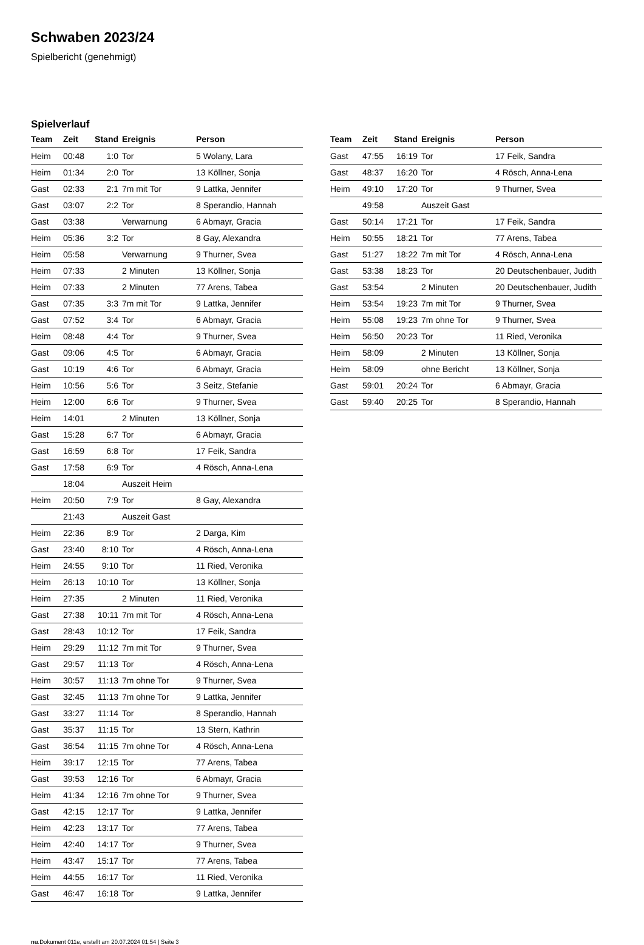Schwaben 2023/24
Spielbericht (genehmigt)
Spielverlauf
| Team | Zeit | Stand | Ereignis | Person |
| --- | --- | --- | --- | --- |
| Heim | 00:48 | 1:0 | Tor | 5 Wolany, Lara |
| Heim | 01:34 | 2:0 | Tor | 13 Köllner, Sonja |
| Gast | 02:33 | 2:1 | 7m mit Tor | 9 Lattka, Jennifer |
| Gast | 03:07 | 2:2 | Tor | 8 Sperandio, Hannah |
| Gast | 03:38 | | Verwarnung | 6 Abmayr, Gracia |
| Heim | 05:36 | 3:2 | Tor | 8 Gay, Alexandra |
| Heim | 05:58 | | Verwarnung | 9 Thurner, Svea |
| Heim | 07:33 | | 2 Minuten | 13 Köllner, Sonja |
| Heim | 07:33 | | 2 Minuten | 77 Arens, Tabea |
| Gast | 07:35 | 3:3 | 7m mit Tor | 9 Lattka, Jennifer |
| Gast | 07:52 | 3:4 | Tor | 6 Abmayr, Gracia |
| Heim | 08:48 | 4:4 | Tor | 9 Thurner, Svea |
| Gast | 09:06 | 4:5 | Tor | 6 Abmayr, Gracia |
| Gast | 10:19 | 4:6 | Tor | 6 Abmayr, Gracia |
| Heim | 10:56 | 5:6 | Tor | 3 Seitz, Stefanie |
| Heim | 12:00 | 6:6 | Tor | 9 Thurner, Svea |
| Heim | 14:01 | | 2 Minuten | 13 Köllner, Sonja |
| Gast | 15:28 | 6:7 | Tor | 6 Abmayr, Gracia |
| Gast | 16:59 | 6:8 | Tor | 17 Feik, Sandra |
| Gast | 17:58 | 6:9 | Tor | 4 Rösch, Anna-Lena |
| | 18:04 | | Auszeit Heim | |
| Heim | 20:50 | 7:9 | Tor | 8 Gay, Alexandra |
| | 21:43 | | Auszeit Gast | |
| Heim | 22:36 | 8:9 | Tor | 2 Darga, Kim |
| Gast | 23:40 | 8:10 | Tor | 4 Rösch, Anna-Lena |
| Heim | 24:55 | 9:10 | Tor | 11 Ried, Veronika |
| Heim | 26:13 | 10:10 | Tor | 13 Köllner, Sonja |
| Heim | 27:35 | | 2 Minuten | 11 Ried, Veronika |
| Gast | 27:38 | 10:11 | 7m mit Tor | 4 Rösch, Anna-Lena |
| Gast | 28:43 | 10:12 | Tor | 17 Feik, Sandra |
| Heim | 29:29 | 11:12 | 7m mit Tor | 9 Thurner, Svea |
| Gast | 29:57 | 11:13 | Tor | 4 Rösch, Anna-Lena |
| Heim | 30:57 | 11:13 | 7m ohne Tor | 9 Thurner, Svea |
| Gast | 32:45 | 11:13 | 7m ohne Tor | 9 Lattka, Jennifer |
| Gast | 33:27 | 11:14 | Tor | 8 Sperandio, Hannah |
| Gast | 35:37 | 11:15 | Tor | 13 Stern, Kathrin |
| Gast | 36:54 | 11:15 | 7m ohne Tor | 4 Rösch, Anna-Lena |
| Heim | 39:17 | 12:15 | Tor | 77 Arens, Tabea |
| Gast | 39:53 | 12:16 | Tor | 6 Abmayr, Gracia |
| Heim | 41:34 | 12:16 | 7m ohne Tor | 9 Thurner, Svea |
| Gast | 42:15 | 12:17 | Tor | 9 Lattka, Jennifer |
| Heim | 42:23 | 13:17 | Tor | 77 Arens, Tabea |
| Heim | 42:40 | 14:17 | Tor | 9 Thurner, Svea |
| Heim | 43:47 | 15:17 | Tor | 77 Arens, Tabea |
| Heim | 44:55 | 16:17 | Tor | 11 Ried, Veronika |
| Gast | 46:47 | 16:18 | Tor | 9 Lattka, Jennifer |
| Team | Zeit | Stand | Ereignis | Person |
| --- | --- | --- | --- | --- |
| Gast | 47:55 | 16:19 | Tor | 17 Feik, Sandra |
| Gast | 48:37 | 16:20 | Tor | 4 Rösch, Anna-Lena |
| Heim | 49:10 | 17:20 | Tor | 9 Thurner, Svea |
| | 49:58 | | Auszeit Gast | |
| Gast | 50:14 | 17:21 | Tor | 17 Feik, Sandra |
| Heim | 50:55 | 18:21 | Tor | 77 Arens, Tabea |
| Gast | 51:27 | 18:22 | 7m mit Tor | 4 Rösch, Anna-Lena |
| Gast | 53:38 | 18:23 | Tor | 20 Deutschenbauer, Judith |
| Gast | 53:54 | | 2 Minuten | 20 Deutschenbauer, Judith |
| Heim | 53:54 | 19:23 | 7m mit Tor | 9 Thurner, Svea |
| Heim | 55:08 | 19:23 | 7m ohne Tor | 9 Thurner, Svea |
| Heim | 56:50 | 20:23 | Tor | 11 Ried, Veronika |
| Heim | 58:09 | | 2 Minuten | 13 Köllner, Sonja |
| Heim | 58:09 | | ohne Bericht | 13 Köllner, Sonja |
| Gast | 59:01 | 20:24 | Tor | 6 Abmayr, Gracia |
| Gast | 59:40 | 20:25 | Tor | 8 Sperandio, Hannah |
nu.Dokument 011e, erstellt am 20.07.2024 01:54 | Seite 3